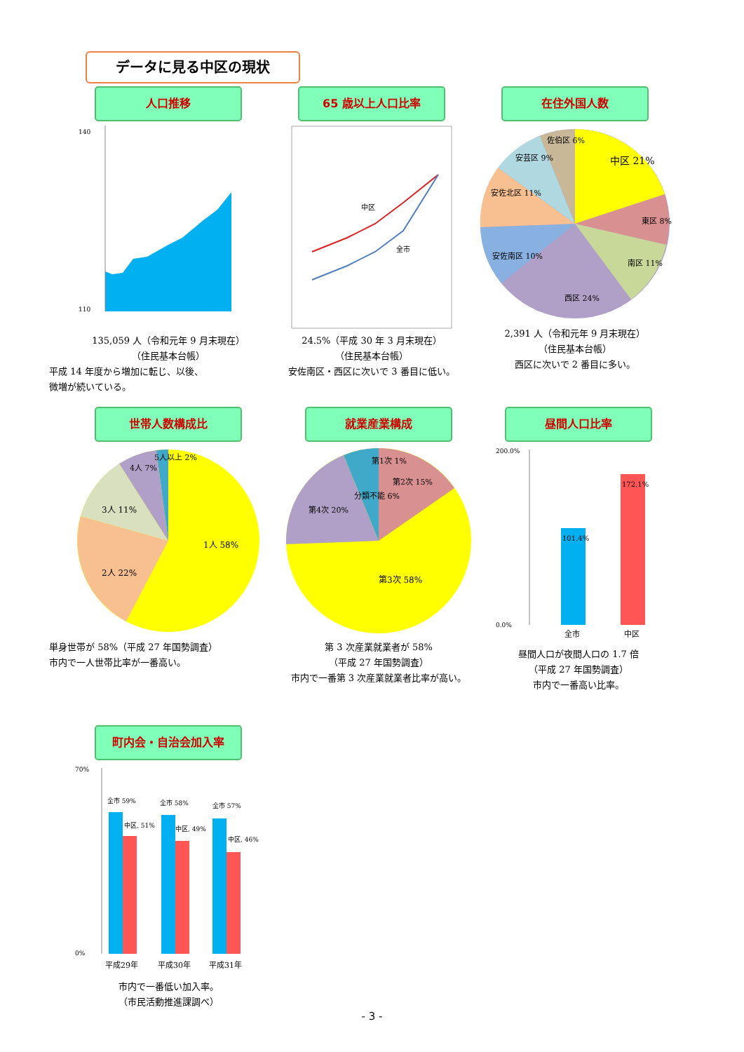データに見る中区の現状
人口推移
140
110
135,059 人（令和元年 9 月末現在）
（住民基本台帳）
平成 14 年度から増加に転じ、以後、
微増が続いている。
65 歳以上人口比率
中区
全市
24.5%（平成 30 年 3 月末現在）
（住民基本台帳）
安佐南区・西区に次いで 3 番目に低い。
在住外国人数
中区 21%
東区 8%
南区 11%
西区 24%
安佐南区 10%
安佐北区 11%
安芸区 9%
佐伯区 6%
2,391 人（令和元年 9 月末現在）
（住民基本台帳）
西区に次いで 2 番目に多い。
世帯人数構成比
1人 58%
2人 22%
3人 11%
4人 7%
5人以上 2%
単身世帯が 58%（平成 27 年国勢調査）
市内で一人世帯比率が一番高い。
就業産業構成
第1次 1%
第2次 15%
分類不能 6%
第4次 20%
第3次 58%
第 3 次産業就業者が 58%
（平成 27 年国勢調査）
市内で一番第 3 次産業就業者比率が高い。
昼間人口比率
200.0%
0.0%
101.4%
172.1%
全市
中区
昼間人口が夜間人口の 1.7 倍
（平成 27 年国勢調査）
市内で一番高い比率。
町内会・自治会加入率
70%
0%
全市 59%
中区, 51%
全市 58%
中区, 49%
全市 57%
中区, 46%
平成29年
平成30年
平成31年
市内で一番低い加入率。
（市民活動推進課調べ）
- 3 -